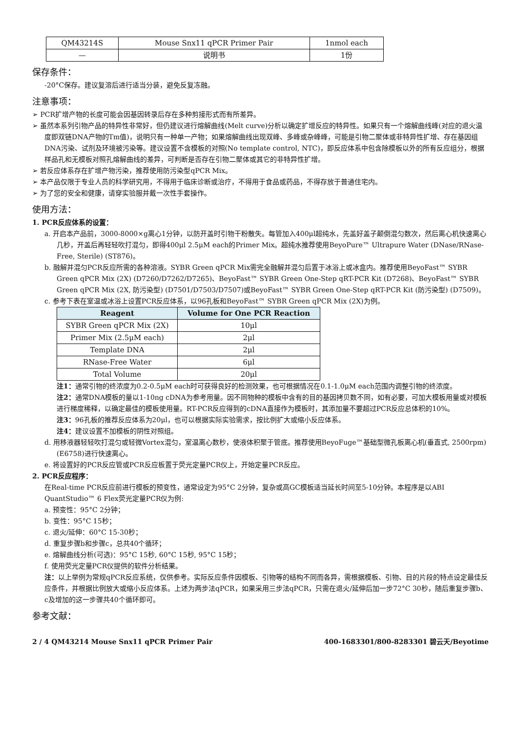| QM43214S | Mouse Snx11 qPCR Primer Pair | 1nmol each |
| — | 说明书 | 1份 |
保存条件：
-20°C保存。建议复溶后进行适当分装，避免反复冻融。
注意事项：
➢ PCR扩增产物的长度可能会因基因转录后存在多种剪接形式而有所差异。
➢ 虽然本系列引物产品的特异性非常好，但仍建议进行熔解曲线(Melt curve)分析以确定扩增反应的特异性。如果只有一个熔解曲线峰(对应的退火温度即双链DNA产物的Tm值)，说明只有一种单一产物；如果熔解曲线出现双峰、多峰或杂峰峰，可能是引物二聚体或非特异性扩增、存在基因组DNA污染、试剂及环境被污染等。建议设置不含模板的对照(No template control, NTC)，即反应体系中包含除模板以外的所有反应组分，根据样品孔和无模板对照孔熔解曲线的差异，可判断是否存在引物二聚体或其它的非特异性扩增。
➢ 若反应体系存在扩增产物污染，推荐使用防污染型qPCR Mix。
➢ 本产品仅限于专业人员的科学研究用，不得用于临床诊断或治疗，不得用于食品或药品，不得存放于普通住宅内。
➢ 为了您的安全和健康，请穿实验服并戴一次性手套操作。
使用方法：
1. PCR反应体系的设置：
a. 开启本产品前，3000-8000×g离心1分钟，以防开盖时引物干粉散失。每管加入400μl超纯水，先盖好盖子颠倒混匀数次，然后离心机快速离心几秒，开盖后再轻轻吹打混匀，即得400μl 2.5μM each的Primer Mix。超纯水推荐使用BeyoPure™ Ultrapure Water (DNase/RNase-Free, Sterile) (ST876)。
b. 融解并混匀PCR反应所需的各种溶液。SYBR Green qPCR Mix需完全融解并混匀后置于冰浴上或冰盒内。推荐使用BeyoFast™ SYBR Green qPCR Mix (2X) (D7260/D7262/D7265)、BeyoFast™ SYBR Green One-Step qRT-PCR Kit (D7268)、BeyoFast™ SYBR Green qPCR Mix (2X, 防污染型) (D7501/D7503/D7507)或BeyoFast™ SYBR Green One-Step qRT-PCR Kit (防污染型) (D7509)。
c. 参考下表在室温或冰浴上设置PCR反应体系，以96孔板和BeyoFast™ SYBR Green qPCR Mix (2X)为例。
| Reagent | Volume for One PCR Reaction |
| --- | --- |
| SYBR Green qPCR Mix (2X) | 10μl |
| Primer Mix (2.5μM each) | 2μl |
| Template DNA | 2μl |
| RNase-Free Water | 6μl |
| Total Volume | 20μl |
注1：通常引物的终浓度为0.2-0.5μM each时可获得良好的检测效果，也可根据情况在0.1-1.0μM each范围内调整引物的终浓度。
注2：通常DNA模板的量以1-10ng cDNA为参考用量。因不同物种的模板中含有的目的基因拷贝数不同，如有必要，可加大模板用量或对模板进行梯度稀释，以确定最佳的模板使用量。RT-PCR反应得到的cDNA直接作为模板时，其添加量不要超过PCR反应总体积的10%。
注3：96孔板的推荐反应体系为20μl，也可以根据实际实验需求，按比例扩大或缩小反应体系。
注4：建议设置不加模板的阴性对照组。
d. 用移液器轻轻吹打混匀或轻微Vortex混匀，室温离心数秒，使液体积聚于管底。推荐使用BeyoFuge™基础型微孔板离心机(垂直式, 2500rpm) (E6758)进行快速离心。
e. 将设置好的PCR反应管或PCR反应板置于荧光定量PCR仪上，开始定量PCR反应。
2. PCR反应程序：
在Real-time PCR反应前进行模板的预变性，通常设定为95°C 2分钟，复杂或高GC模板适当延长时间至5-10分钟。本程序是以ABI QuantStudio™ 6 Flex荧光定量PCR仪为例:
a. 预变性：95°C 2分钟；
b. 变性：95°C 15秒；
c. 退火/延伸：60°C 15-30秒；
d. 重复步骤b和步骤c，总共40个循环；
e. 熔解曲线分析(可选)：95°C 15秒, 60°C 15秒, 95°C 15秒；
f. 使用荧光定量PCR仪提供的软件分析结果。
注：以上举例为常规qPCR反应系统，仅供参考。实际反应条件因模板、引物等的结构不同而各异，需根据模板、引物、目的片段的特点设定最佳反应条件，并根据比例放大或缩小反应体系。上述为两步法qPCR，如果采用三步法qPCR，只需在退火/延伸后加一步72°C 30秒，随后重复步骤b、c及增加的这一步骤共40个循环即可。
参考文献：
2 / 4 QM43214 Mouse Snx11 qPCR Primer Pair 400-1683301/800-8283301 碧云天/Beyotime